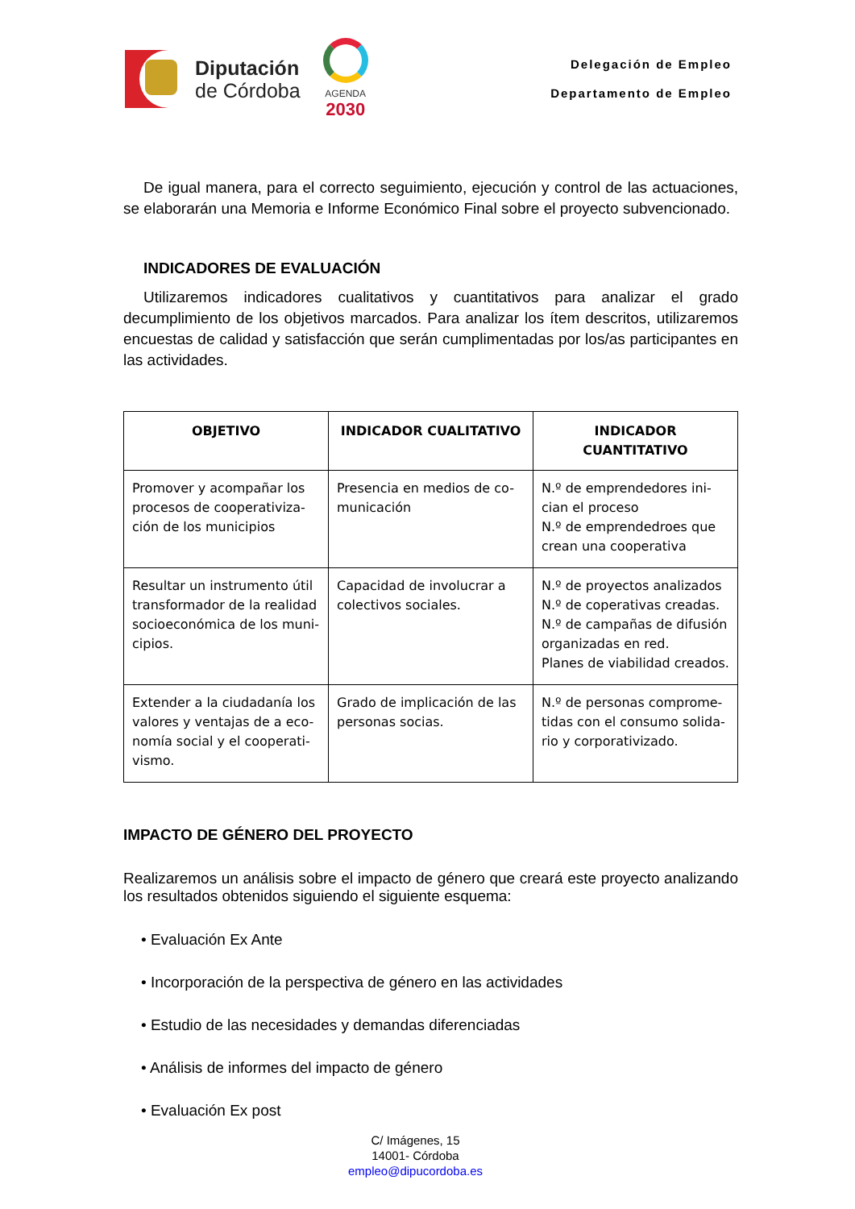Diputación
de Córdoba
AGENDA
2030
Delegación de Empleo
Departamento de Empleo
De igual manera, para el correcto seguimiento, ejecución y control de las actuaciones, se elaborarán una Memoria e Informe Económico Final sobre el proyecto subvencionado.
INDICADORES DE EVALUACIÓN
Utilizaremos indicadores cualitativos y cuantitativos para analizar el grado decumplimiento de los objetivos marcados. Para analizar los ítem descritos, utilizaremos encuestas de calidad y satisfacción que serán cumplimentadas por los/as participantes en las actividades.
| OBJETIVO | INDICADOR CUALITATIVO | INDICADOR CUANTITATIVO |
| --- | --- | --- |
| Promover y acompañar los procesos de cooperativiza-ción de los municipios | Presencia en medios de co-municación | N.º de emprendedores ini-cian el proceso N.º de emprendedroes que crean una cooperativa |
| Resultar un instrumento útil transformador de la realidad socioeconómica de los muni-cipios. | Capacidad de involucrar a colectivos sociales. | N.º de proyectos analizados N.º de coperativas creadas. N.º de campañas de difusión organizadas en red. Planes de viabilidad creados. |
| Extender a la ciudadanía los valores y ventajas de a eco-nomía social y el cooperati-vismo. | Grado de implicación de las personas socias. | N.º de personas comprome-tidas con el consumo solida-rio y corporativizado. |
IMPACTO DE GÉNERO DEL PROYECTO
Realizaremos un análisis sobre el impacto de género que creará este proyecto analizando los resultados obtenidos siguiendo el siguiente esquema:
• Evaluación Ex Ante
• Incorporación de la perspectiva de género en las actividades
• Estudio de las necesidades y demandas diferenciadas
• Análisis de informes del impacto de género
• Evaluación Ex post
C/ Imágenes, 15
14001- Córdoba
empleo@dipucordoba.es